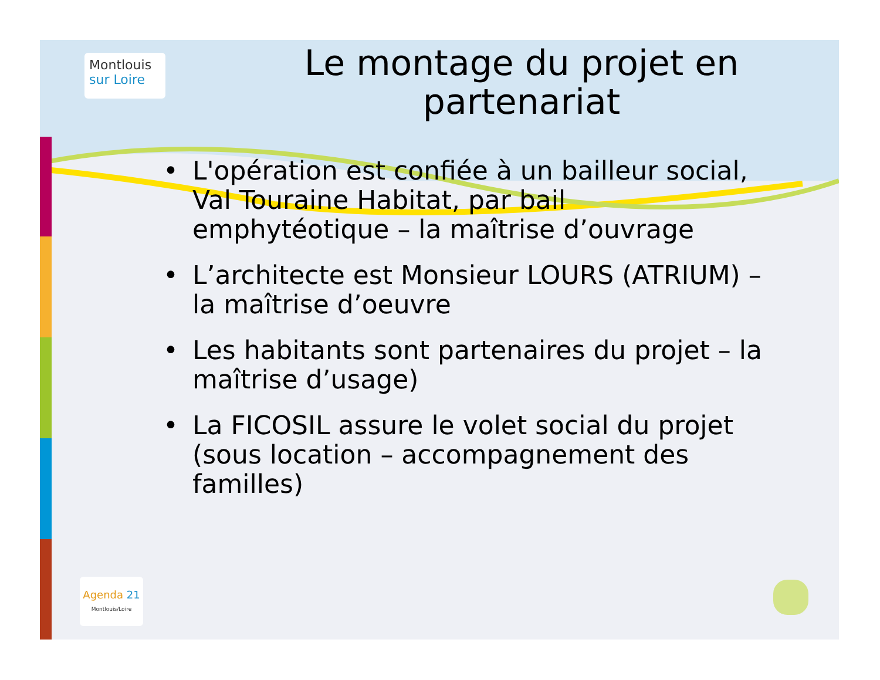Montlouis
sur Loire
Le montage du projet en partenariat
• L'opération est confiée à un bailleur social, Val Touraine Habitat, par bail emphytéotique – la maîtrise d’ouvrage
• L’architecte est Monsieur LOURS (ATRIUM) – la maîtrise d’oeuvre
• Les habitants sont partenaires du projet – la maîtrise d’usage)
• La FICOSIL assure le volet social du projet (sous location – accompagnement des familles)
Agenda 21
Montlouis/Loire